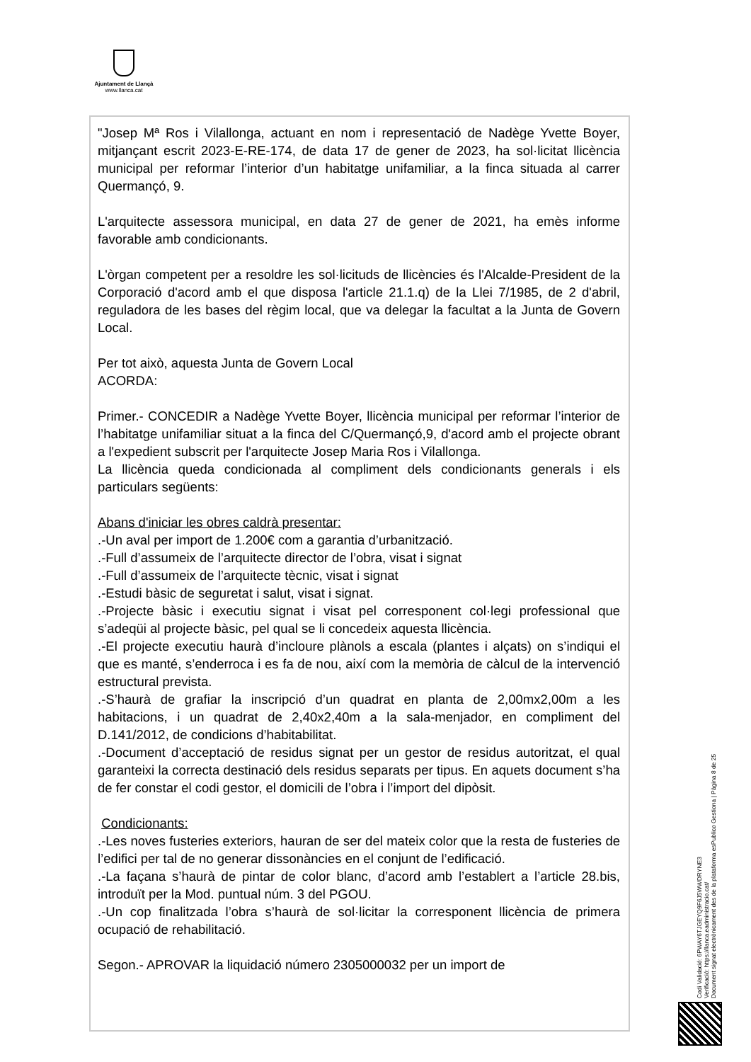Ajuntament de Llançà
www.llanca.cat
"Josep Mª Ros i Vilallonga, actuant en nom i representació de Nadège Yvette Boyer, mitjançant escrit 2023-E-RE-174, de data 17 de gener de 2023, ha sol·licitat llicència municipal per reformar l’interior d’un habitatge unifamiliar, a la finca situada al carrer Quermançó, 9.
L'arquitecte assessora municipal, en data 27 de gener de 2021, ha emès informe favorable amb condicionants.
L'òrgan competent per a resoldre les sol·licituds de llicències és l'Alcalde-President de la Corporació d'acord amb el que disposa l'article 21.1.q) de la Llei 7/1985, de 2 d'abril, reguladora de les bases del règim local, que va delegar la facultat a la Junta de Govern Local.
Per tot això, aquesta Junta de Govern Local
ACORDA:
Primer.- CONCEDIR a Nadège Yvette Boyer, llicència municipal per reformar l’interior de l’habitatge unifamiliar situat a la finca del C/Quermançó,9, d'acord amb el projecte obrant a l'expedient subscrit per l'arquitecte Josep Maria Ros i Vilallonga.
La llicència queda condicionada al compliment dels condicionants generals i els particulars següents:
Abans d'iniciar les obres caldrà presentar:
.-Un aval per import de 1.200€ com a garantia d’urbanització.
.-Full d’assumeix de l’arquitecte director de l’obra, visat i signat
.-Full d’assumeix de l’arquitecte tècnic, visat i signat
.-Estudi bàsic de seguretat i salut, visat i signat.
.-Projecte bàsic i executiu signat i visat pel corresponent col·legi professional que s’adeqüi al projecte bàsic, pel qual se li concedeix aquesta llicència.
.-El projecte executiu haurà d’incloure plànols a escala (plantes i alçats) on s’indiqui el que es manté, s’enderroca i es fa de nou, així com la memòria de càlcul de la intervenció estructural prevista.
.-S’haurà de grafiar la inscripció d’un quadrat en planta de 2,00mx2,00m a les habitacions, i un quadrat de 2,40x2,40m a la sala-menjador, en compliment del D.141/2012, de condicions d’habitabilitat.
.-Document d’acceptació de residus signat per un gestor de residus autoritzat, el qual garanteixi la correcta destinació dels residus separats per tipus. En aquets document s’ha de fer constar el codi gestor, el domicili de l’obra i l’import del dipòsit.
Condicionants:
.-Les noves fusteries exteriors, hauran de ser del mateix color que la resta de fusteries de l’edifici per tal de no generar dissonàncies en el conjunt de l’edificació.
.-La façana s’haurà de pintar de color blanc, d’acord amb l’establert a l’article 28.bis, introduït per la Mod. puntual núm. 3 del PGOU.
.-Un cop finalitzada l’obra s’haurà de sol·licitar la corresponent llicència de primera ocupació de rehabilitació.
Segon.- APROVAR la liquidació número 2305000032 per un import de
Codi Validació: 6PWAY6TJGEYQ9F6J5WWDRYNE3
Verificació: https://llanca.eadministracio.cat/
Document signat electrònicament des de la plataforma esPublico Gestiona | Pàgina 8 de 25